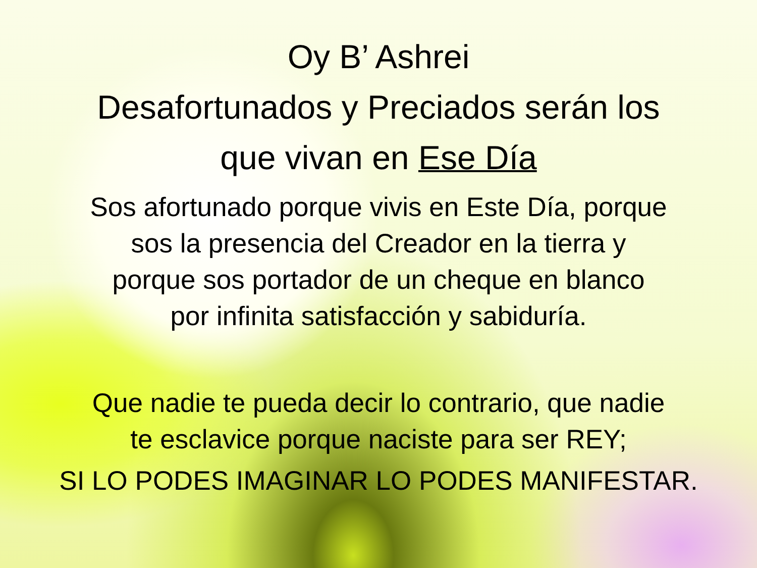Oy B’ Ashrei
Desafortunados y Preciados serán los
que vivan en Ese Día
Sos afortunado porque vivis en Este Día, porque
sos la presencia del Creador en la tierra y
porque sos portador de un cheque en blanco
por infinita satisfacción y sabiduría.
Que nadie te pueda decir lo contrario, que nadie
te esclavice porque naciste para ser REY;
SI LO PODES IMAGINAR LO PODES MANIFESTAR.